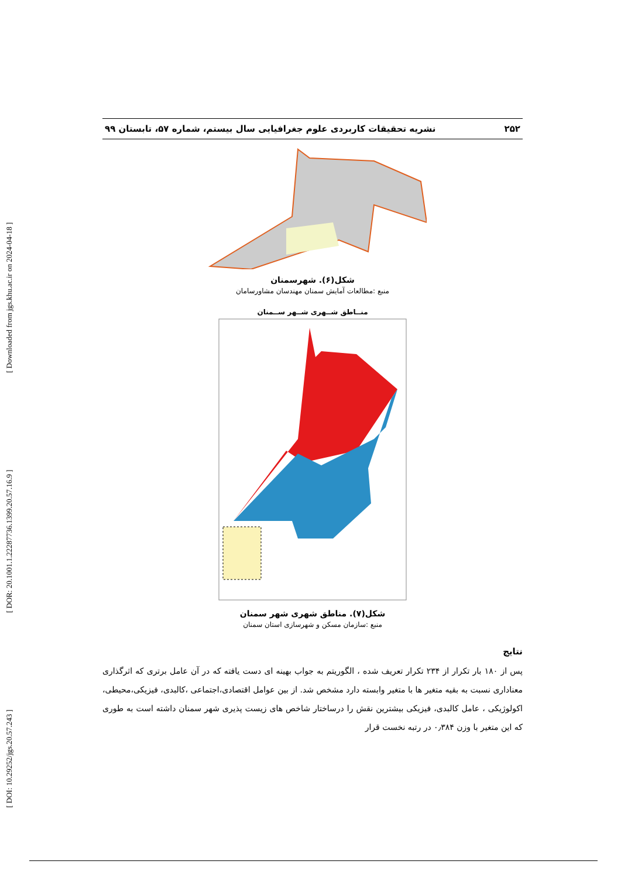[ DOI: 10.29252/jgs.20.57.243 ] [ DOR: 20.1001.1.22287736.1399.20.57.16.9 ] [ Downloaded from jgs.khu.ac.ir on 2024-04-18 ]
۲۵۲ نشریه تحقیقات کاربردی علوم جغرافیایی سال بیستم، شماره ۵۷، تابستان ۹۹
شکل(۶). شهرسمنان
منبع :مطالعات آمایش سمنان مهندسان مشاورسامان
منــاطق شــهری شــهر ســمنان
شکل(۷). مناطق شهری شهر سمنان
منبع :سازمان مسکن و شهرسازی استان سمنان
نتایج
پس از ۱۸۰ بار تکرار از ۲۳۴ تکرار تعریف شده ، الگوریتم به جواب بهینه ای دست یافته که در آن عامل برتری که اثرگذاری معناداری نسبت به بقیه متغیر ها با متغیر وابسته دارد مشخص شد. از بین عوامل اقتصادی،اجتماعی ،کالبدی، فیزیکی،محیطی، اکولوژیکی ، عامل کالبدی، فیزیکی بیشترین نقش را درساختار شاخص های زیست پذیری شهر سمنان داشته است به طوری که این متغیر با وزن ۰٫۳۸۴ در رتبه نخست قرار